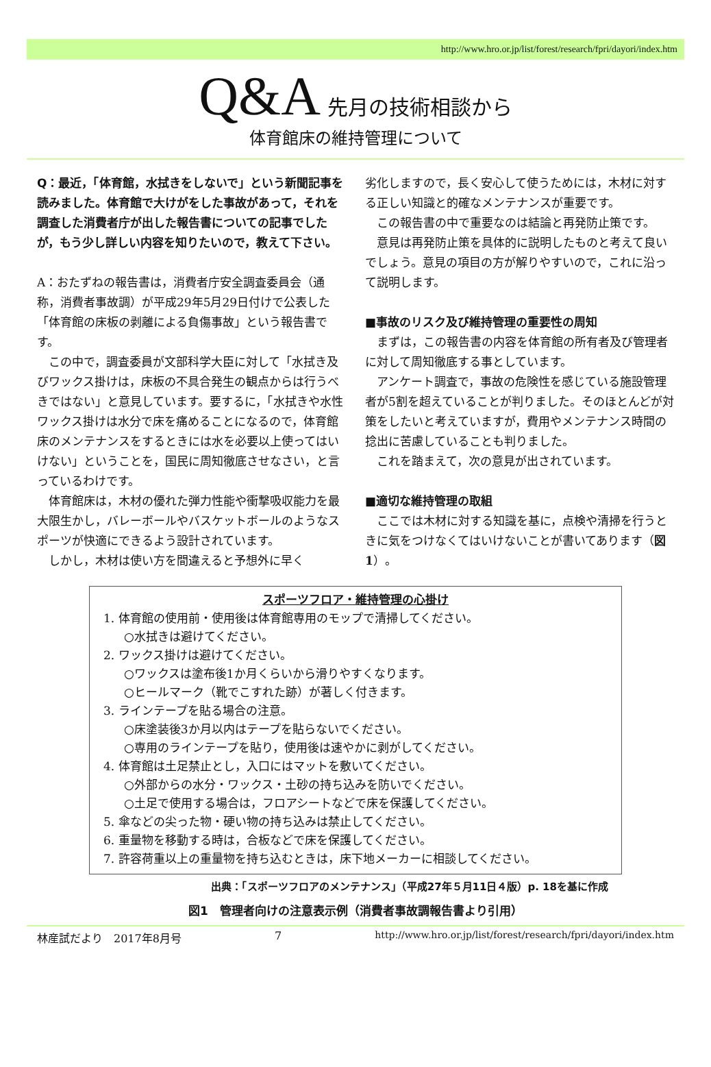http://www.hro.or.jp/list/forest/research/fpri/dayori/index.htm
Q&A 先月の技術相談から
体育館床の維持管理について
Q：最近，「体育館，水拭きをしないで」という新聞記事を読みました。体育館で大けがをした事故があって，それを調査した消費者庁が出した報告書についての記事でしたが，もう少し詳しい内容を知りたいので，教えて下さい。
A：おたずねの報告書は，消費者庁安全調査委員会（通称，消費者事故調）が平成29年5月29日付けで公表した「体育館の床板の剥離による負傷事故」という報告書です。
　この中で，調査委員が文部科学大臣に対して「水拭き及びワックス掛けは，床板の不具合発生の観点からは行うべきではない」と意見しています。要するに，「水拭きや水性ワックス掛けは水分で床を痛めることになるので，体育館床のメンテナンスをするときには水を必要以上使ってはいけない」ということを，国民に周知徹底させなさい，と言っているわけです。
　体育館床は，木材の優れた弾力性能や衝撃吸収能力を最大限生かし，バレーボールやバスケットボールのようなスポーツが快適にできるよう設計されています。
　しかし，木材は使い方を間違えると予想外に早く
劣化しますので，長く安心して使うためには，木材に対する正しい知識と的確なメンテナンスが重要です。
　この報告書の中で重要なのは結論と再発防止策です。
　意見は再発防止策を具体的に説明したものと考えて良いでしょう。意見の項目の方が解りやすいので，これに沿って説明します。
■事故のリスク及び維持管理の重要性の周知
　まずは，この報告書の内容を体育館の所有者及び管理者に対して周知徹底する事としています。
　アンケート調査で，事故の危険性を感じている施設管理者が5割を超えていることが判りました。そのほとんどが対策をしたいと考えていますが，費用やメンテナンス時間の捻出に苦慮していることも判りました。
　これを踏まえて，次の意見が出されています。
■適切な維持管理の取組
　ここでは木材に対する知識を基に，点検や清掃を行うときに気をつけなくてはいけないことが書いてあります（図1）。
スポーツフロア・維持管理の心掛け
1. 体育館の使用前・使用後は体育館専用のモップで清掃してください。
○水拭きは避けてください。
2. ワックス掛けは避けてください。
○ワックスは塗布後1か月くらいから滑りやすくなります。
○ヒールマーク（靴でこすれた跡）が著しく付きます。
3. ラインテープを貼る場合の注意。
○床塗装後3か月以内はテープを貼らないでください。
○専用のラインテープを貼り，使用後は速やかに剥がしてください。
4. 体育館は土足禁止とし，入口にはマットを敷いてください。
○外部からの水分・ワックス・土砂の持ち込みを防いでください。
○土足で使用する場合は，フロアシートなどで床を保護してください。
5. 傘などの尖った物・硬い物の持ち込みは禁止してください。
6. 重量物を移動する時は，合板などで床を保護してください。
7. 許容荷重以上の重量物を持ち込むときは，床下地メーカーに相談してください。
出典：「スポーツフロアのメンテナンス」（平成27年５月11日４版）p. 18を基に作成
図1　管理者向けの注意表示例（消費者事故調報告書より引用）
林産試だより　2017年8月号 7 http://www.hro.or.jp/list/forest/research/fpri/dayori/index.htm